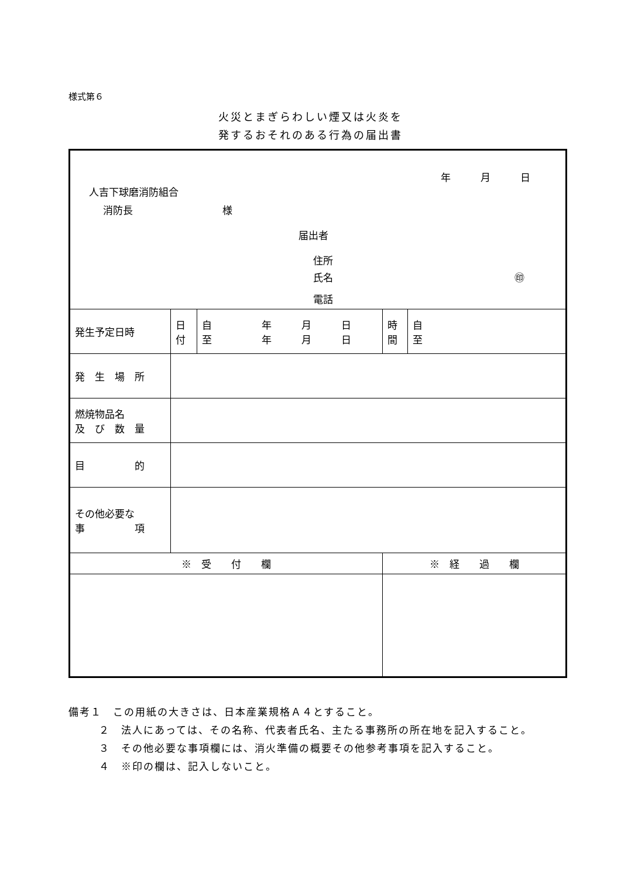様式第６
火災とまぎらわしい煙又は火炎を
発するおそれのある行為の届出書
| 年 月 日 人吉下球磨消防組合 消防長 様 届出者 住所 氏名 ㊞ 電話 | | | | |
| 発生予定日時 | 日 付 | 自 年 月 日 至 年 月 日 | 時 間 | 自 至 |
| 発 生 場 所 | | | | |
| 燃焼物品名 及 び 数 量 | | | | |
| 目 的 | | | | |
| その他必要な 事 項 | | | | |
| ※ 受 付 欄 | | | ※ 経 過 欄 | |
備考１　この用紙の大きさは、日本産業規格Ａ４とすること。
２　法人にあっては、その名称、代表者氏名、主たる事務所の所在地を記入すること。
３　その他必要な事項欄には、消火準備の概要その他参考事項を記入すること。
４　※印の欄は、記入しないこと。